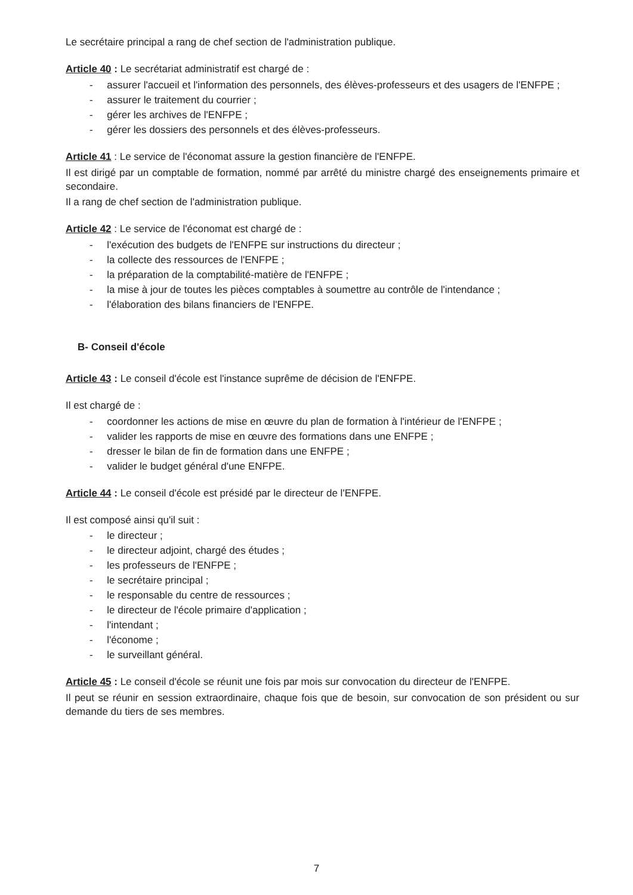Le secrétaire principal a rang de chef section de l'administration publique.
Article 40 : Le secrétariat administratif est chargé de :
- assurer l'accueil et l'information des personnels, des élèves-professeurs et des usagers de l'ENFPE ;
- assurer le traitement du courrier ;
- gérer les archives de l'ENFPE ;
- gérer les dossiers des personnels et des élèves-professeurs.
Article 41 : Le service de l'économat assure la gestion financière de l'ENFPE.
Il est dirigé par un comptable de formation, nommé par arrêté du ministre chargé des enseignements primaire et secondaire.
Il a rang de chef section de l'administration publique.
Article 42 : Le service de l'économat est chargé de :
- l'exécution des budgets de l'ENFPE sur instructions du directeur ;
- la collecte des ressources de l'ENFPE ;
- la préparation de la comptabilité-matière de l'ENFPE ;
- la mise à jour de toutes les pièces comptables à soumettre au contrôle de l'intendance ;
- l'élaboration des bilans financiers de l'ENFPE.
B- Conseil d'école
Article 43 : Le conseil d'école est l'instance suprême de décision de l'ENFPE.
Il est chargé de :
- coordonner les actions de mise en œuvre du plan de formation à l'intérieur de l'ENFPE ;
- valider les rapports de mise en œuvre des formations dans une ENFPE ;
- dresser le bilan de fin de formation dans une ENFPE ;
- valider le budget général d'une ENFPE.
Article 44 : Le conseil d'école est présidé par le directeur de l'ENFPE.
Il est composé ainsi qu'il suit :
- le directeur ;
- le directeur adjoint, chargé des études ;
- les professeurs de l'ENFPE ;
- le secrétaire principal ;
- le responsable du centre de ressources ;
- le directeur de l'école primaire d'application ;
- l'intendant ;
- l'économe ;
- le surveillant général.
Article 45 : Le conseil d'école se réunit une fois par mois sur convocation du directeur de l'ENFPE.
Il peut se réunir en session extraordinaire, chaque fois que de besoin, sur convocation de son président ou sur demande du tiers de ses membres.
7